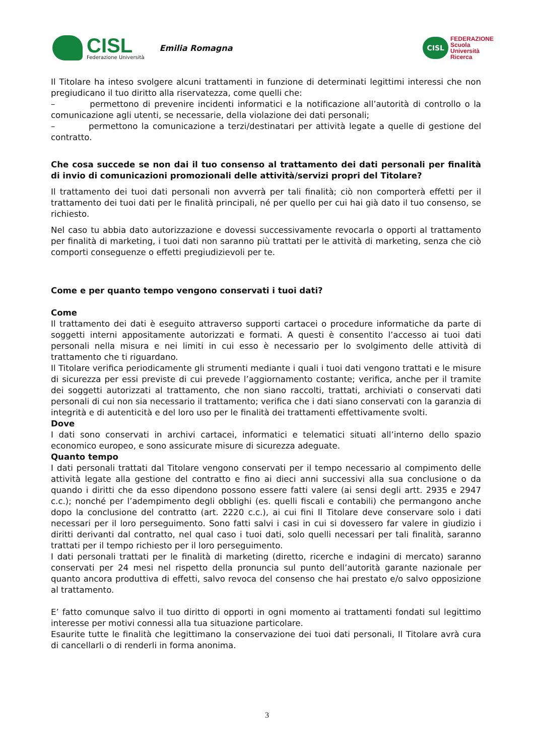CISL
Federazione Università
Emilia Romagna
CISL
FEDERAZIONE
Scuola
Università
Ricerca
Il Titolare ha inteso svolgere alcuni trattamenti in funzione di determinati legittimi interessi che non pregiudicano il tuo diritto alla riservatezza, come quelli che:
– permettono di prevenire incidenti informatici e la notificazione all’autorità di controllo o la comunicazione agli utenti, se necessarie, della violazione dei dati personali;
– permettono la comunicazione a terzi/destinatari per attività legate a quelle di gestione del contratto.
Che cosa succede se non dai il tuo consenso al trattamento dei dati personali per finalità di invio di comunicazioni promozionali delle attività/servizi propri del Titolare?
Il trattamento dei tuoi dati personali non avverrà per tali finalità; ciò non comporterà effetti per il trattamento dei tuoi dati per le finalità principali, né per quello per cui hai già dato il tuo consenso, se richiesto.
Nel caso tu abbia dato autorizzazione e dovessi successivamente revocarla o opporti al trattamento per finalità di marketing, i tuoi dati non saranno più trattati per le attività di marketing, senza che ciò comporti conseguenze o effetti pregiudizievoli per te.
Come e per quanto tempo vengono conservati i tuoi dati?
Come
Il trattamento dei dati è eseguito attraverso supporti cartacei o procedure informatiche da parte di soggetti interni appositamente autorizzati e formati. A questi è consentito l’accesso ai tuoi dati personali nella misura e nei limiti in cui esso è necessario per lo svolgimento delle attività di trattamento che ti riguardano.
Il Titolare verifica periodicamente gli strumenti mediante i quali i tuoi dati vengono trattati e le misure di sicurezza per essi previste di cui prevede l’aggiornamento costante; verifica, anche per il tramite dei soggetti autorizzati al trattamento, che non siano raccolti, trattati, archiviati o conservati dati personali di cui non sia necessario il trattamento; verifica che i dati siano conservati con la garanzia di integrità e di autenticità e del loro uso per le finalità dei trattamenti effettivamente svolti.
Dove
I dati sono conservati in archivi cartacei, informatici e telematici situati all’interno dello spazio economico europeo, e sono assicurate misure di sicurezza adeguate.
Quanto tempo
I dati personali trattati dal Titolare vengono conservati per il tempo necessario al compimento delle attività legate alla gestione del contratto e fino ai dieci anni successivi alla sua conclusione o da quando i diritti che da esso dipendono possono essere fatti valere (ai sensi degli artt. 2935 e 2947 c.c.); nonché per l’adempimento degli obblighi (es. quelli fiscali e contabili) che permangono anche dopo la conclusione del contratto (art. 2220 c.c.), ai cui fini Il Titolare deve conservare solo i dati necessari per il loro perseguimento. Sono fatti salvi i casi in cui si dovessero far valere in giudizio i diritti derivanti dal contratto, nel qual caso i tuoi dati, solo quelli necessari per tali finalità, saranno trattati per il tempo richiesto per il loro perseguimento.
I dati personali trattati per le finalità di marketing (diretto, ricerche e indagini di mercato) saranno conservati per 24 mesi nel rispetto della pronuncia sul punto dell’autorità garante nazionale per quanto ancora produttiva di effetti, salvo revoca del consenso che hai prestato e/o salvo opposizione al trattamento.
E’ fatto comunque salvo il tuo diritto di opporti in ogni momento ai trattamenti fondati sul legittimo interesse per motivi connessi alla tua situazione particolare.
Esaurite tutte le finalità che legittimano la conservazione dei tuoi dati personali, Il Titolare avrà cura di cancellarli o di renderli in forma anonima.
3